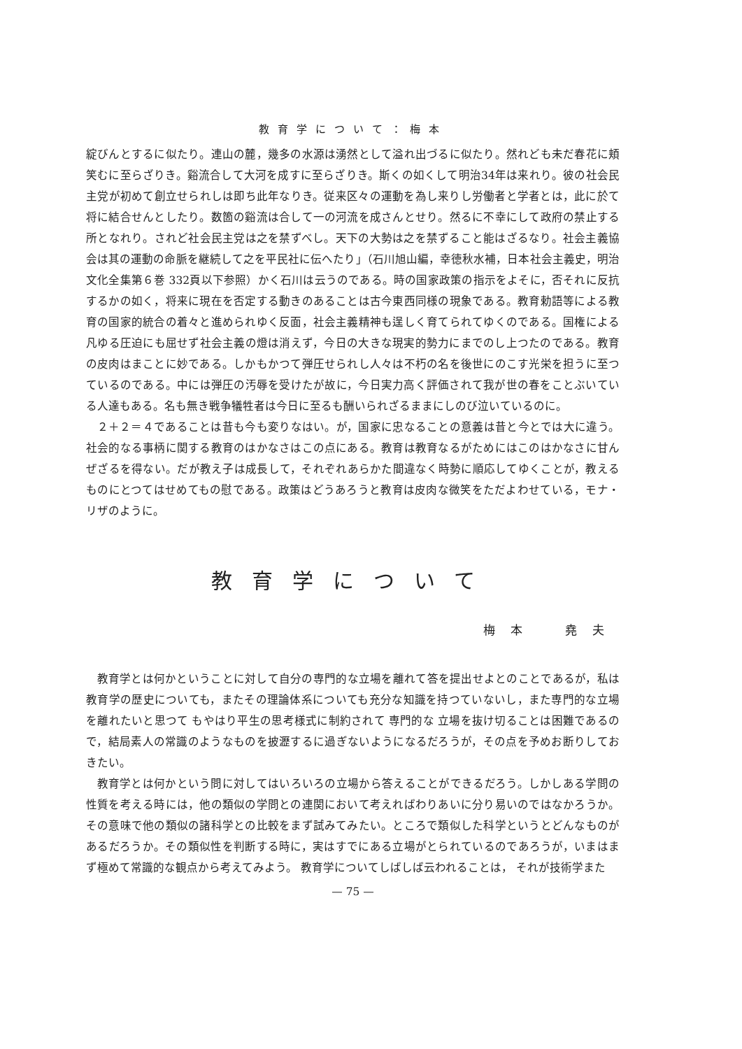教育学について：梅本
綻びんとするに似たり。連山の麓，幾多の水源は湧然として溢れ出づるに似たり。然れども未だ春花に頬笑むに至らざりき。谿流合して大河を成すに至らざりき。斯くの如くして明治34年は来れり。彼の社会民主党が初めて創立せられしは即ち此年なりき。従来区々の運動を為し来りし労働者と学者とは，此に於て将に結合せんとしたり。数箇の谿流は合して一の河流を成さんとせり。然るに不幸にして政府の禁止する所となれり。されど社会民主党は之を禁ずべし。天下の大勢は之を禁ずること能はざるなり。社会主義協会は其の運動の命脈を継続して之を平民社に伝へたり」（石川旭山編，幸徳秋水補，日本社会主義史，明治文化全集第６巻 332頁以下参照）かく石川は云うのである。時の国家政策の指示をよそに，否それに反抗するかの如く，将来に現在を否定する動きのあることは古今東西同様の現象である。教育勅語等による教育の国家的統合の着々と進められゆく反面，社会主義精神も逞しく育てられてゆくのである。国権による凡ゆる圧迫にも屈せず社会主義の燈は消えず，今日の大きな現実的勢力にまでのし上つたのである。教育の皮肉はまことに妙である。しかもかつて弾圧せられし人々は不朽の名を後世にのこす光栄を担うに至つているのである。中には弾圧の汚辱を受けたが故に，今日実力高く評価されて我が世の春をことぶいている人達もある。名も無き戦争犠牲者は今日に至るも酬いられざるままにしのび泣いているのに。
２＋２＝４であることは昔も今も変りなはい。が，国家に忠なることの意義は昔と今とでは大に違う。社会的なる事柄に関する教育のはかなさはこの点にある。教育は教育なるがためにはこのはかなさに甘んぜざるを得ない。だが教え子は成長して，それぞれあらかた間違なく時勢に順応してゆくことが，教えるものにとつてはせめてもの慰である。政策はどうあろうと教育は皮肉な微笑をただよわせている，モナ・リザのように。
教育学について
梅本　堯夫
教育学とは何かということに対して自分の専門的な立場を離れて答を提出せよとのことであるが，私は教育学の歴史についても，またその理論体系についても充分な知識を持つていないし，また専門的な立場を離れたいと思つて もやはり平生の思考様式に制約されて 専門的な 立場を抜け切ることは困難であるので，結局素人の常識のようなものを披瀝するに過ぎないようになるだろうが，その点を予めお断りしておきたい。
教育学とは何かという問に対してはいろいろの立場から答えることができるだろう。しかしある学問の性質を考える時には，他の類似の学問との連関において考えればわりあいに分り易いのではなかろうか。その意味で他の類似の諸科学との比較をまず試みてみたい。ところで類似した科学というとどんなものがあるだろうか。その類似性を判断する時に，実はすでにある立場がとられているのであろうが，いまはまず極めて常識的な観点から考えてみよう。 教育学についてしばしば云われることは， それが技術学また
— 75 —